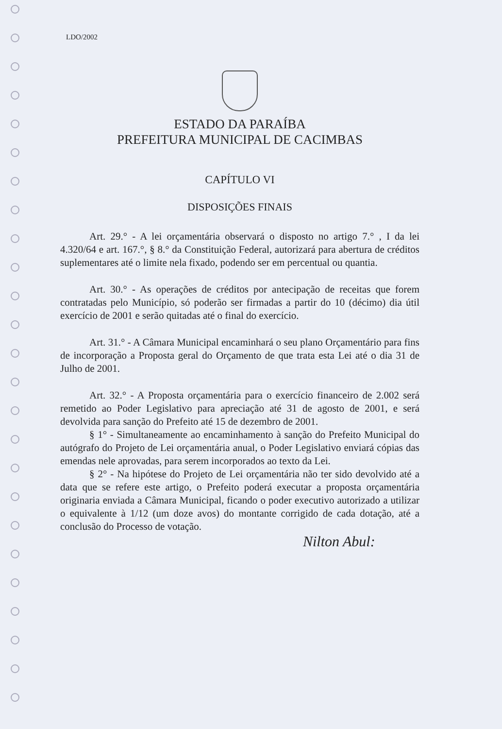LDO/2002
ESTADO DA PARAÍBA
PREFEITURA MUNICIPAL DE CACIMBAS
CAPÍTULO VI
DISPOSIÇÕES FINAIS
Art. 29.° - A lei orçamentária observará o disposto no artigo 7.° , I da lei 4.320/64 e art. 167.°, § 8.° da Constituição Federal, autorizará para abertura de créditos suplementares até o limite nela fixado, podendo ser em percentual ou quantia.
Art. 30.° - As operações de créditos por antecipação de receitas que forem contratadas pelo Município, só poderão ser firmadas a partir do 10 (décimo) dia útil exercício de 2001 e serão quitadas até o final do exercício.
Art. 31.° - A Câmara Municipal encaminhará o seu plano Orçamentário para fins de incorporação a Proposta geral do Orçamento de que trata esta Lei até o dia 31 de Julho de 2001.
Art. 32.° - A Proposta orçamentária para o exercício financeiro de 2.002 será remetido ao Poder Legislativo para apreciação até 31 de agosto de 2001, e será devolvida para sanção do Prefeito até 15 de dezembro de 2001.
§ 1° - Simultaneamente ao encaminhamento à sanção do Prefeito Municipal do autógrafo do Projeto de Lei orçamentária anual, o Poder Legislativo enviará cópias das emendas nele aprovadas, para serem incorporados ao texto da Lei.
§ 2° - Na hipótese do Projeto de Lei orçamentária não ter sido devolvido até a data que se refere este artigo, o Prefeito poderá executar a proposta orçamentária originaria enviada a Câmara Municipal, ficando o poder executivo autorizado a utilizar o equivalente à 1/12 (um doze avos) do montante corrigido de cada dotação, até a conclusão do Processo de votação.
Nilton Abul: